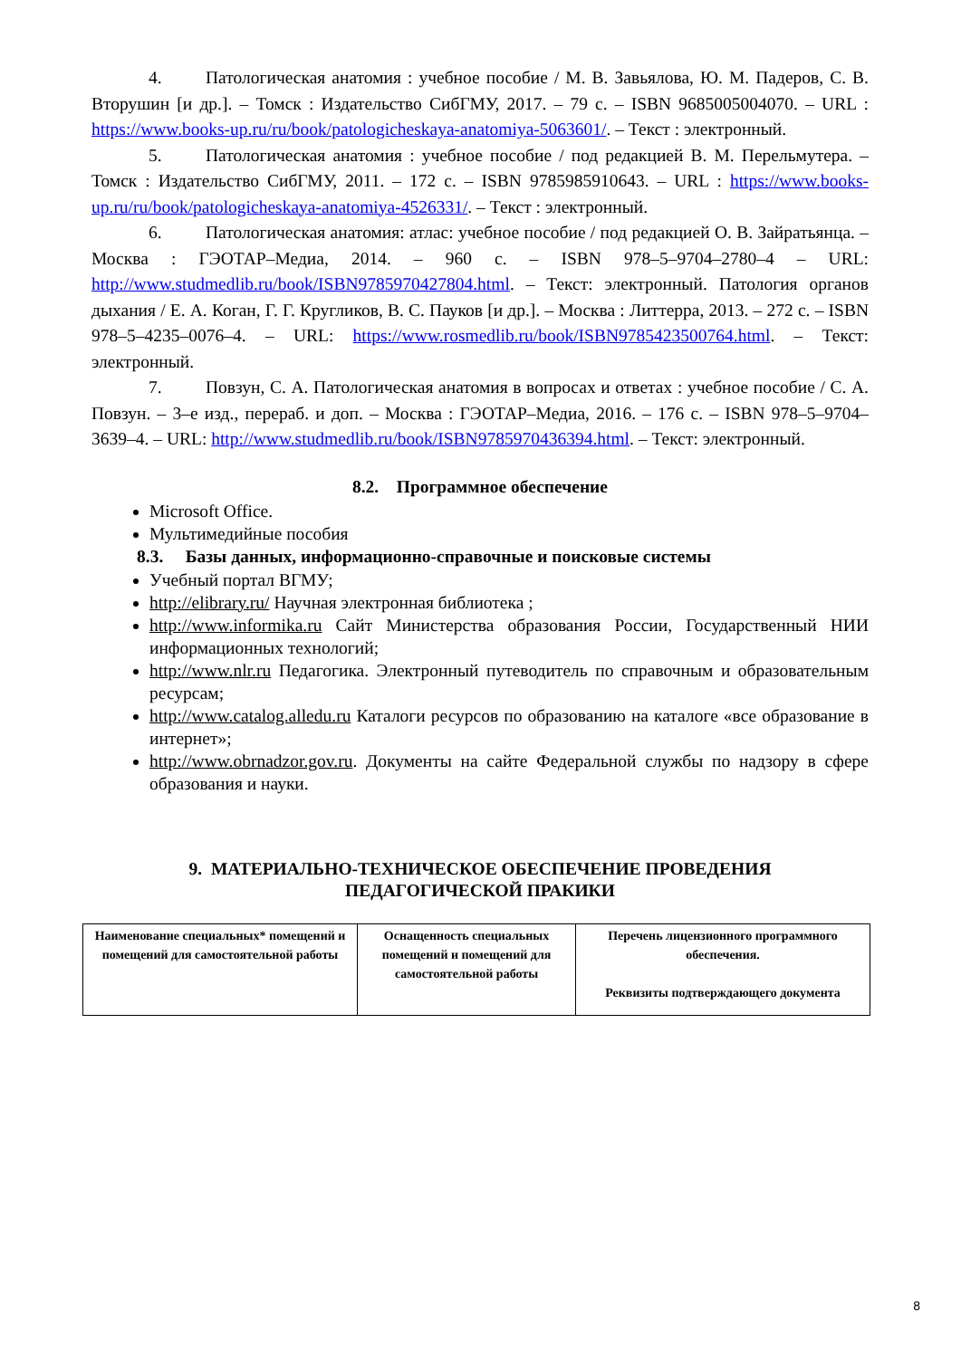4. Патологическая анатомия : учебное пособие / М. В. Завьялова, Ю. М. Падеров, С. В. Вторушин [и др.]. – Томск : Издательство СибГМУ, 2017. – 79 с. – ISBN 9685005004070. – URL : https://www.books-up.ru/ru/book/patologicheskaya-anatomiya-5063601/. – Текст : электронный.
5. Патологическая анатомия : учебное пособие / под редакцией В. М. Перельмутера. – Томск : Издательство СибГМУ, 2011. – 172 с. – ISBN 9785985910643. – URL : https://www.books-up.ru/ru/book/patologicheskaya-anatomiya-4526331/. – Текст : электронный.
6. Патологическая анатомия: атлас: учебное пособие / под редакцией О. В. Зайратьянца. – Москва : ГЭОТАР–Медиа, 2014. – 960 с. – ISBN 978–5–9704–2780–4 – URL: http://www.studmedlib.ru/book/ISBN9785970427804.html. – Текст: электронный. Патология органов дыхания / Е. А. Коган, Г. Г. Кругликов, В. С. Пауков [и др.]. – Москва : Литтерра, 2013. – 272 с. – ISBN 978–5–4235–0076–4. – URL: https://www.rosmedlib.ru/book/ISBN9785423500764.html. – Текст: электронный.
7. Повзун, С. А. Патологическая анатомия в вопросах и ответах : учебное пособие / С. А. Повзун. – 3–е изд., перераб. и доп. – Москва : ГЭОТАР–Медиа, 2016. – 176 с. – ISBN 978–5–9704–3639–4. – URL: http://www.studmedlib.ru/book/ISBN9785970436394.html. – Текст: электронный.
8.2. Программное обеспечение
Microsoft Office.
Мультимедийные пособия
8.3. Базы данных, информационно-справочные и поисковые системы
Учебный портал ВГМУ;
http://elibrary.ru/ Научная электронная библиотека ;
http://www.informika.ru Сайт Министерства образования России, Государственный НИИ информационных технологий;
http://www.nlr.ru Педагогика. Электронный путеводитель по справочным и образовательным ресурсам;
http://www.catalog.alledu.ru Каталоги ресурсов по образованию на каталоге «все образование в интернет»;
http://www.obrnadzor.gov.ru. Документы на сайте Федеральной службы по надзору в сфере образования и науки.
9. МАТЕРИАЛЬНО-ТЕХНИЧЕСКОЕ ОБЕСПЕЧЕНИЕ ПРОВЕДЕНИЯ
ПЕДАГОГИЧЕСКОЙ ПРАКИКИ
| Наименование специальных* помещений и помещений для самостоятельной работы | Оснащенность специальных помещений и помещений для самостоятельной работы | Перечень лицензионного программного обеспечения. Реквизиты подтверждающего документа |
8